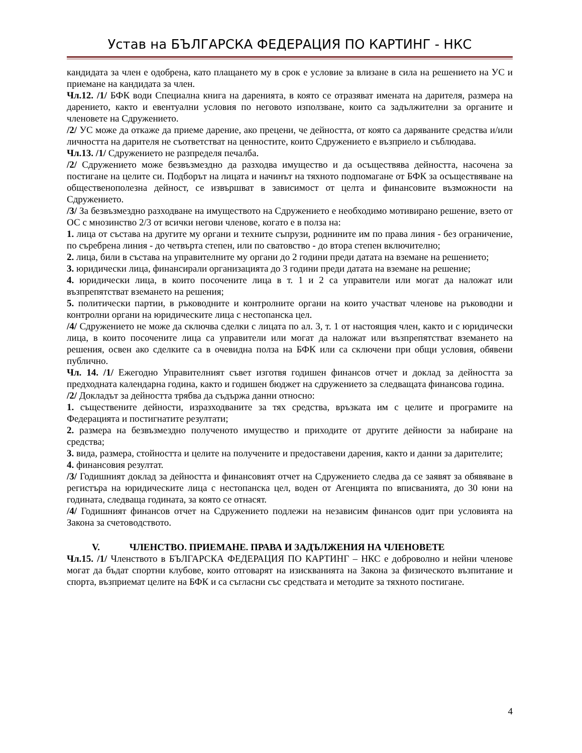Устав на БЪЛГАРСКА ФЕДЕРАЦИЯ ПО КАРТИНГ - НКС
кандидата за член е одобрена, като плащането му в срок е условие за влизане в сила на решението на УС и приемане на кандидата за член.
Чл.12. /1/ БФК води Специална книга на даренията, в която се отразяват имената на дарителя, размера на дарението, както и евентуални условия по неговото използване, които са задължителни за органите и членовете на Сдружението.
/2/ УС може да откаже да приеме дарение, ако прецени, че дейността, от която са даряваните средства и/или личността на дарителя не съответстват на ценностите, които Сдружението е възприело и съблюдава.
Чл.13. /1/ Сдружението не разпределя печалба.
/2/ Сдружението може безвъзмездно да разходва имущество и да осъществява дейността, насочена за постигане на целите си. Подборът на лицата и начинът на тяхното подпомагане от БФК за осъществяване на общественополезна дейност, се извършват в зависимост от целта и финансовите възможности на Сдружението.
/3/ За безвъзмездно разходване на имуществото на Сдружението е необходимо мотивирано решение, взето от ОС с мнозинство 2/3 от всички негови членове, когато е в полза на:
1. лица от състава на другите му органи и техните съпрузи, роднините им по права линия - без ограничение, по съребрена линия - до четвърта степен, или по сватовство - до втора степен включително;
2. лица, били в състава на управителните му органи до 2 години преди датата на вземане на решението;
3. юридически лица, финансирали организацията до 3 години преди датата на вземане на решение;
4. юридически лица, в които посочените лица в т. 1 и 2 са управители или могат да наложат или възпрепятстват вземането на решения;
5. политически партии, в ръководните и контролните органи на които участват членове на ръководни и контролни органи на юридическите лица с нестопанска цел.
/4/ Сдружението не може да сключва сделки с лицата по ал. 3, т. 1 от настоящия член, както и с юридически лица, в които посочените лица са управители или могат да наложат или възпрепятстват вземането на решения, освен ако сделките са в очевидна полза на БФК или са сключени при общи условия, обявени публично.
Чл. 14. /1/ Ежегодно Управителният съвет изготвя годишен финансов отчет и доклад за дейността за предходната календарна година, както и годишен бюджет на сдружението за следващата финансова година.
/2/ Докладът за дейността трябва да съдържа данни относно:
1. съществените дейности, изразходваните за тях средства, връзката им с целите и програмите на Федерацията и постигнатите резултати;
2. размера на безвъзмездно полученото имущество и приходите от другите дейности за набиране на средства;
3. вида, размера, стойността и целите на получените и предоставени дарения, както и данни за дарителите;
4. финансовия резултат.
/3/ Годишният доклад за дейността и финансовият отчет на Сдружението следва да се заявят за обявяване в регистъра на юридическите лица с нестопанска цел, воден от Агенцията по вписванията, до 30 юни на годината, следваща годината, за която се отнасят.
/4/ Годишният финансов отчет на Сдружението подлежи на независим финансов одит при условията на Закона за счетоводството.
V. ЧЛЕНСТВО. ПРИЕМАНЕ. ПРАВА И ЗАДЪЛЖЕНИЯ НА ЧЛЕНОВЕТЕ
Чл.15. /1/ Членството в БЪЛГАРСКА ФЕДЕРАЦИЯ ПО КАРТИНГ – НКС е доброволно и нейни членове могат да бъдат спортни клубове, които отговарят на изискванията на Закона за физическото възпитание и спорта, възприемат целите на БФК и са съгласни със средствата и методите за тяхното постигане.
4